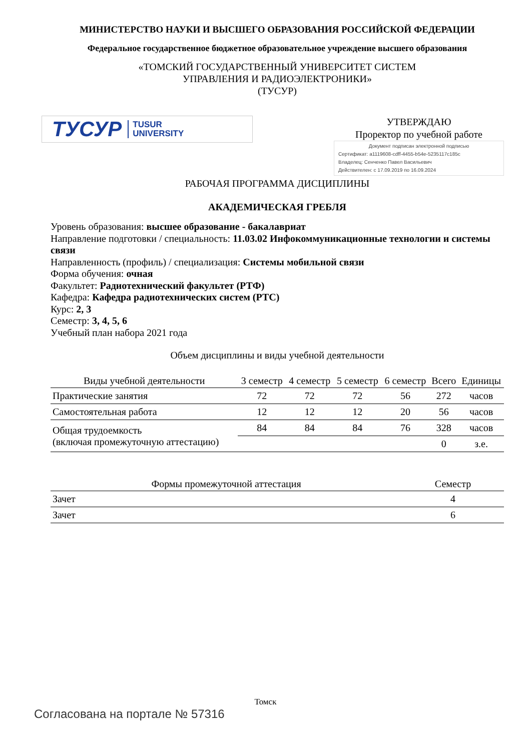МИНИСТЕРСТВО НАУКИ И ВЫСШЕГО ОБРАЗОВАНИЯ РОССИЙСКОЙ ФЕДЕРАЦИИ
Федеральное государственное бюджетное образовательное учреждение высшего образования
«ТОМСКИЙ ГОСУДАРСТВЕННЫЙ УНИВЕРСИТЕТ СИСТЕМ
УПРАВЛЕНИЯ И РАДИОЭЛЕКТРОНИКИ»
(ТУСУР)
ТУСУР TUSUR
UNIVERSITY
УТВЕРЖДАЮ
Проректор по учебной работе
Документ подписан электронной подписью
Сертификат: a1119608-cdff-4455-b54e-5235117c185c
Владелец: Сенченко Павел Васильевич
Действителен: с 17.09.2019 по 16.09.2024
РАБОЧАЯ ПРОГРАММА ДИСЦИПЛИНЫ
АКАДЕМИЧЕСКАЯ ГРЕБЛЯ
Уровень образования: высшее образование - бакалавриат
Направление подготовки / специальность: 11.03.02 Инфокоммуникационные технологии и системы связи
Направленность (профиль) / специализация: Системы мобильной связи
Форма обучения: очная
Факультет: Радиотехнический факультет (РТФ)
Кафедра: Кафедра радиотехнических систем (РТС)
Курс: 2, 3
Семестр: 3, 4, 5, 6
Учебный план набора 2021 года
Объем дисциплины и виды учебной деятельности
| Виды учебной деятельности | 3 семестр | 4 семестр | 5 семестр | 6 семестр | Всего | Единицы |
| --- | --- | --- | --- | --- | --- | --- |
| Практические занятия | 72 | 72 | 72 | 56 | 272 | часов |
| Самостоятельная работа | 12 | 12 | 12 | 20 | 56 | часов |
| Общая трудоемкость (включая промежуточную аттестацию) | 84 | 84 | 84 | 76 | 328 | часов |
| | | | | | 0 | з.е. |
| Формы промежуточной аттестация | Семестр |
| --- | --- |
| Зачет | 4 |
| Зачет | 6 |
Томск
Согласована на портале № 57316